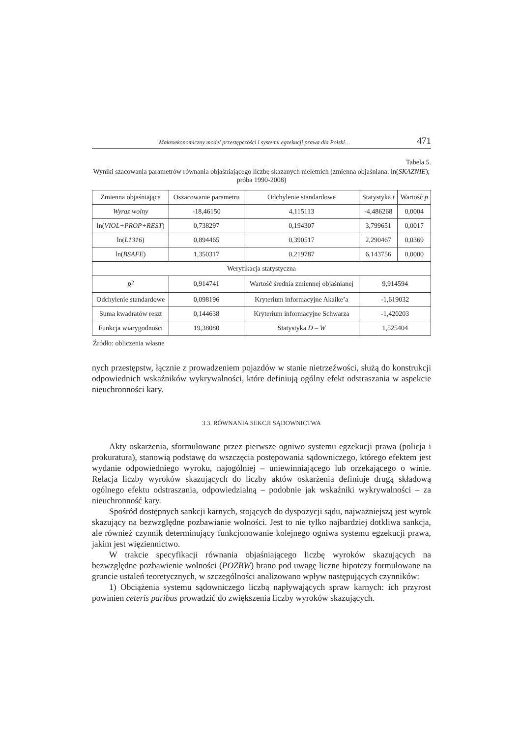Makroekonomiczny model przestępczości i systemu egzekucji prawa dla Polski… 471
Tabela 5.
Wyniki szacowania parametrów równania objaśniającego liczbę skazanych nieletnich (zmienna objaśniana: ln(SKAZNIE); próba 1990-2008)
| Zmienna objaśniająca | Oszacowanie parametru | Odchylenie standardowe | | Statystyka t | Wartość p |
| Wyraz wolny | -18,46150 | 4,115113 | | -4,486268 | 0,0004 |
| ln( VIOL+PROP+REST ) | 0,738297 | 0,194307 | | 3,799651 | 0,0017 |
| ln( L1316 ) | 0,894465 | 0,390517 | | 2,290467 | 0,0369 |
| ln( BSAFE ) | 1,350317 | 0,219787 | | 6,143756 | 0,0000 |
| Weryfikacja statystyczna | | | | | |
| R̄<sup>2</sup> | 0,914741 | Wartość średnia zmiennej objaśnianej | 9,914594 | | |
| Odchylenie standardowe | 0,098196 | Kryterium informacyjne Akaike’a | -1,619032 | | |
| Suma kwadratów reszt | 0,144638 | Kryterium informacyjne Schwarza | -1,420203 | | |
| Funkcja wiarygodności | 19,38080 | Statystyka D – W | 1,525404 | | |
Źródło: obliczenia własne
nych przestępstw, łącznie z prowadzeniem pojazdów w stanie nietrzeźwości, służą do konstrukcji odpowiednich wskaźników wykrywalności, które definiują ogólny efekt odstraszania w aspekcie nieuchronności kary.
3.3. RÓWNANIA SEKCJI SĄDOWNICTWA
Akty oskarżenia, sformułowane przez pierwsze ogniwo systemu egzekucji prawa (policja i prokuratura), stanowią podstawę do wszczęcia postępowania sądowniczego, którego efektem jest wydanie odpowiedniego wyroku, najogólniej – uniewinniającego lub orzekającego o winie. Relacja liczby wyroków skazujących do liczby aktów oskarżenia definiuje drugą składową ogólnego efektu odstraszania, odpowiedzialną – podobnie jak wskaźniki wykrywalności – za nieuchronność kary.
Spośród dostępnych sankcji karnych, stojących do dyspozycji sądu, najważniejszą jest wyrok skazujący na bezwzględne pozbawianie wolności. Jest to nie tylko najbardziej dotkliwa sankcja, ale również czynnik determinujący funkcjonowanie kolejnego ogniwa systemu egzekucji prawa, jakim jest więziennictwo.
W trakcie specyfikacji równania objaśniającego liczbę wyroków skazujących na bezwzględne pozbawienie wolności (POZBW) brano pod uwagę liczne hipotezy formułowane na gruncie ustaleń teoretycznych, w szczególności analizowano wpływ następujących czynników:
1) Obciążenia systemu sądowniczego liczbą napływających spraw karnych: ich przyrost powinien ceteris paribus prowadzić do zwiększenia liczby wyroków skazujących.